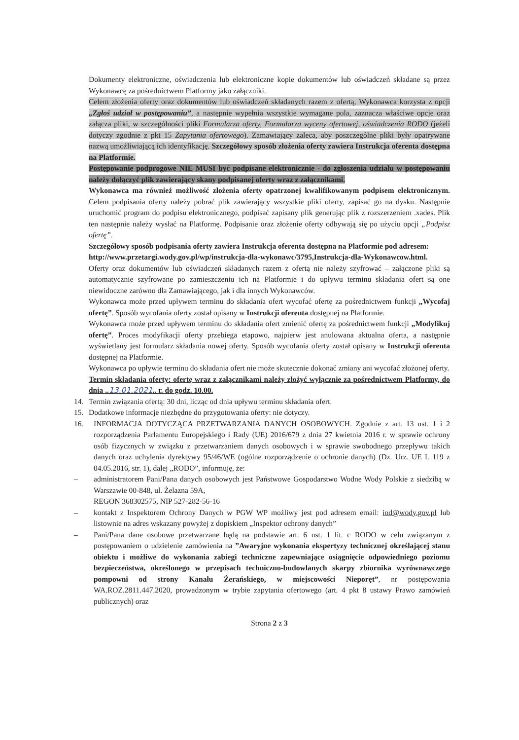Dokumenty elektroniczne, oświadczenia lub elektroniczne kopie dokumentów lub oświadczeń składane są przez Wykonawcę za pośrednictwem Platformy jako załączniki.
Celem złożenia oferty oraz dokumentów lub oświadczeń składanych razem z ofertą, Wykonawca korzysta z opcji „Zgłoś udział w postępowaniu”, a następnie wypełnia wszystkie wymagane pola, zaznacza właściwe opcje oraz załącza pliki, w szczególności pliki Formularza oferty, Formularza wyceny ofertowej, oświadczenia RODO (jeżeli dotyczy zgodnie z pkt 15 Zapytania ofertowego). Zamawiający zaleca, aby poszczególne pliki były opatrywane nazwą umożliwiającą ich identyfikację. Szczegółowy sposób złożenia oferty zawiera Instrukcja oferenta dostępna na Platformie.
Postępowanie podprogowe NIE MUSI być podpisane elektronicznie - do zgłoszenia udziału w postępowaniu należy dołączyć plik zawierający skany podpisanej oferty wraz z załącznikami.
Wykonawca ma również możliwość złożenia oferty opatrzonej kwalifikowanym podpisem elektronicznym. Celem podpisania oferty należy pobrać plik zawierający wszystkie pliki oferty, zapisać go na dysku. Następnie uruchomić program do podpisu elektronicznego, podpisać zapisany plik generując plik z rozszerzeniem .xades. Plik ten następnie należy wysłać na Platformę. Podpisanie oraz złożenie oferty odbywają się po użyciu opcji „Podpisz ofertę”.
Szczegółowy sposób podpisania oferty zawiera Instrukcja oferenta dostępna na Platformie pod adresem:
http://www.przetargi.wody.gov.pl/wp/instrukcja-dla-wykonawc/3795,Instrukcja-dla-Wykonawcow.html.
Oferty oraz dokumentów lub oświadczeń składanych razem z ofertą nie należy szyfrować – załączone pliki są automatycznie szyfrowane po zamieszczeniu ich na Platformie i do upływu terminu składania ofert są one niewidoczne zarówno dla Zamawiającego, jak i dla innych Wykonawców.
Wykonawca może przed upływem terminu do składania ofert wycofać ofertę za pośrednictwem funkcji „Wycofaj ofertę”. Sposób wycofania oferty został opisany w Instrukcji oferenta dostępnej na Platformie.
Wykonawca może przed upływem terminu do składania ofert zmienić ofertę za pośrednictwem funkcji „Modyfikuj ofertę”. Proces modyfikacji oferty przebiega etapowo, najpierw jest anulowana aktualna oferta, a następnie wyświetlany jest formularz składania nowej oferty. Sposób wycofania oferty został opisany w Instrukcji oferenta dostępnej na Platformie.
Wykonawca po upływie terminu do składania ofert nie może skutecznie dokonać zmiany ani wycofać złożonej oferty.
Termin składania oferty: ofertę wraz z załącznikami należy złożyć wyłącznie za pośrednictwem Platformy, do dnia ..13.01.2021.. r. do godz. 10.00.
14. Termin związania ofertą: 30 dni, licząc od dnia upływu terminu składania ofert.
15. Dodatkowe informacje niezbędne do przygotowania oferty: nie dotyczy.
16. INFORMACJA DOTYCZĄCA PRZETWARZANIA DANYCH OSOBOWYCH. Zgodnie z art. 13 ust. 1 i 2 rozporządzenia Parlamentu Europejskiego i Rady (UE) 2016/679 z dnia 27 kwietnia 2016 r. w sprawie ochrony osób fizycznych w związku z przetwarzaniem danych osobowych i w sprawie swobodnego przepływu takich danych oraz uchylenia dyrektywy 95/46/WE (ogólne rozporządzenie o ochronie danych) (Dz. Urz. UE L 119 z 04.05.2016, str. 1), dalej „RODO”, informuję, że:
– administratorem Pani/Pana danych osobowych jest Państwowe Gospodarstwo Wodne Wody Polskie z siedzibą w Warszawie 00-848, ul. Żelazna 59A,
REGON 368302575, NIP 527-282-56-16
– kontakt z Inspektorem Ochrony Danych w PGW WP możliwy jest pod adresem email: iod@wody.gov.pl lub listownie na adres wskazany powyżej z dopiskiem „Inspektor ochrony danych”
– Pani/Pana dane osobowe przetwarzane będą na podstawie art. 6 ust. 1 lit. c RODO w celu związanym z postępowaniem o udzielenie zamówienia na ”Awaryjne wykonania ekspertyzy technicznej określającej stanu obiektu i możliwe do wykonania zabiegi techniczne zapewniające osiągnięcie odpowiedniego poziomu bezpieczeństwa, określonego w przepisach techniczno-budowlanych skarpy zbiornika wyrównawczego pompowni od strony Kanału Żerańskiego, w miejscowości Nieporęt”, nr postępowania WA.ROZ.2811.447.2020, prowadzonym w trybie zapytania ofertowego (art. 4 pkt 8 ustawy Prawo zamówień publicznych) oraz
Strona 2 z 3